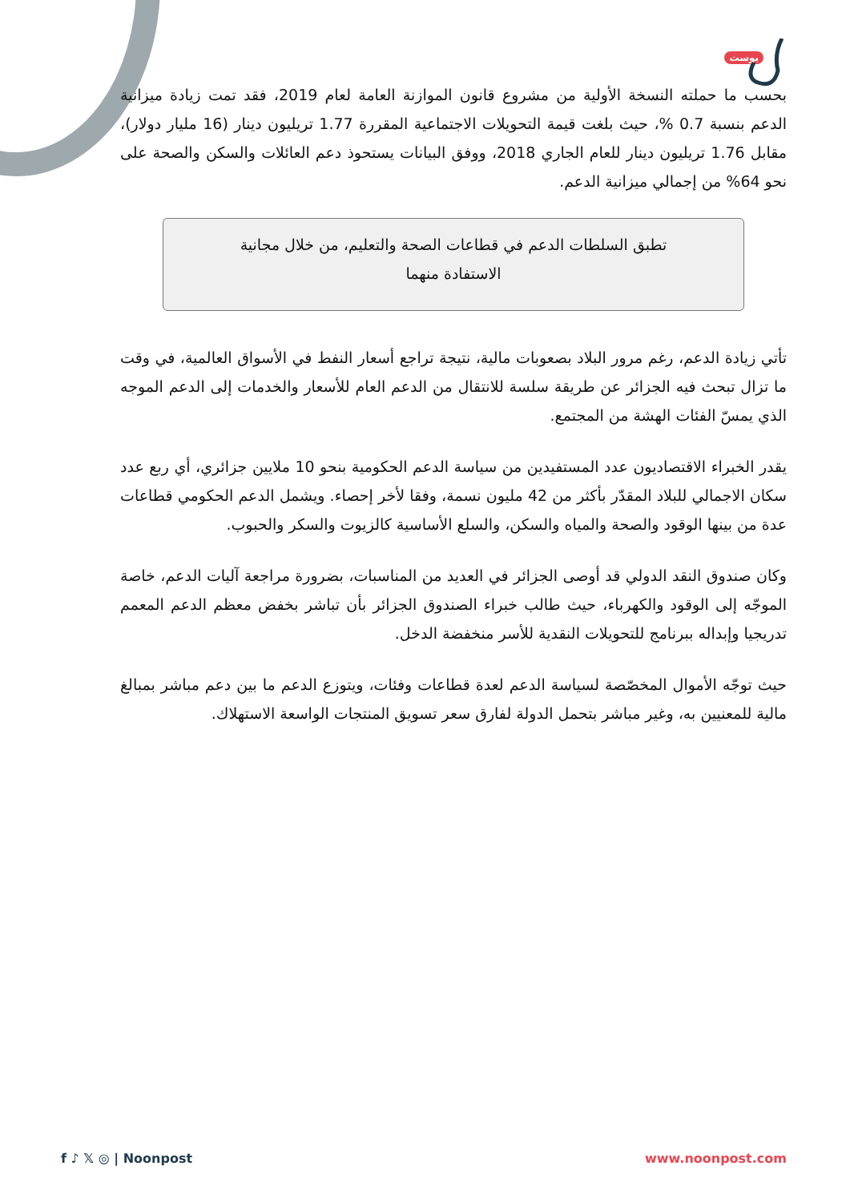بوست
بحسب ما حملته النسخة الأولية من مشروع قانون الموازنة العامة لعام 2019، فقد تمت زيادة ميزانية الدعم بنسبة 0.7 %، حيث بلغت قيمة التحويلات الاجتماعية المقررة 1.77 تريليون دينار (16 مليار دولار)، مقابل 1.76 تريليون دينار للعام الجاري 2018، ووفق البيانات يستحوذ دعم العائلات والسكن والصحة على نحو 64% من إجمالي ميزانية الدعم.
تطبق السلطات الدعم في قطاعات الصحة والتعليم، من خلال مجانية الاستفادة منهما
تأتي زيادة الدعم، رغم مرور البلاد بصعوبات مالية، نتيجة تراجع أسعار النفط في الأسواق العالمية، في وقت ما تزال تبحث فيه الجزائر عن طريقة سلسة للانتقال من الدعم العام للأسعار والخدمات إلى الدعم الموجه الذي يمسّ الفئات الهشة من المجتمع.
يقدر الخبراء الاقتصاديون عدد المستفيدين من سياسة الدعم الحكومية بنحو 10 ملايين جزائري، أي ربع عدد سكان الاجمالي للبلاد المقدّر بأكثر من 42 مليون نسمة، وفقا لأخر إحصاء. ويشمل الدعم الحكومي قطاعات عدة من بينها الوقود والصحة والمياه والسكن، والسلع الأساسية كالزيوت والسكر والحبوب.
وكان صندوق النقد الدولي قد أوصى الجزائر في العديد من المناسبات، بضرورة مراجعة آليات الدعم، خاصة الموجّه إلى الوقود والكهرباء، حيث طالب خبراء الصندوق الجزائر بأن تباشر بخفض معظم الدعم المعمم تدريجيا وإبداله ببرنامج للتحويلات النقدية للأسر منخفضة الدخل.
حيث توجّه الأموال المخصّصة لسياسة الدعم لعدة قطاعات وفئات، ويتوزع الدعم ما بين دعم مباشر بمبالغ مالية للمعنيين به، وغير مباشر بتحمل الدولة لفارق سعر تسويق المنتجات الواسعة الاستهلاك.
f ♪ 𝕏 ◎ | Noonpost www.noonpost.com